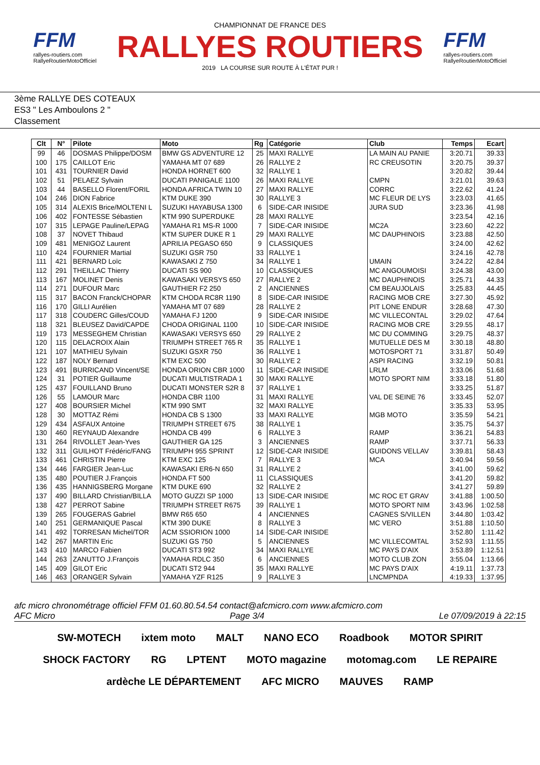FFM
rallyes-routiers.com
RallyeRoutierMotoOfficiel
CHAMPIONNAT DE FRANCE DES
RALLYES ROUTIERS
2019 LA COURSE SUR ROUTE À L'ÉTAT PUR !
FFM
rallyes-routiers.com
RallyeRoutierMotoOfficiel
3ème RALLYE DES COTEAUX
ES3 " Les Amboulons 2 "
Classement
| Clt | N° | Pilote | Moto | Rg | Catégorie | Club | Temps | Ecart |
| --- | --- | --- | --- | --- | --- | --- | --- | --- |
| 99 | 46 | DOSMAS Philippe/DOSM | BMW GS ADVENTURE 12 | 25 | MAXI RALLYE | LA MAIN AU PANIE | 3:20.71 | 39.33 |
| 100 | 175 | CAILLOT Eric | YAMAHA MT 07 689 | 26 | RALLYE 2 | RC CREUSOTIN | 3:20.75 | 39.37 |
| 101 | 431 | TOURNIER David | HONDA HORNET 600 | 32 | RALLYE 1 | | 3:20.82 | 39.44 |
| 102 | 51 | PELAEZ Sylvain | DUCATI PANIGALE 1100 | 26 | MAXI RALLYE | CMPN | 3:21.01 | 39.63 |
| 103 | 44 | BASELLO Florent/FORIL | HONDA AFRICA TWIN 10 | 27 | MAXI RALLYE | CORRC | 3:22.62 | 41.24 |
| 104 | 246 | DION Fabrice | KTM DUKE 390 | 30 | RALLYE 3 | MC FLEUR DE LYS | 3:23.03 | 41.65 |
| 105 | 314 | ALEXIS Brice/MOLTENI L | SUZUKI HAYABUSA 1300 | 6 | SIDE-CAR INISIDE | JURA SUD | 3:23.36 | 41.98 |
| 106 | 402 | FONTESSE Sébastien | KTM 990 SUPERDUKE | 28 | MAXI RALLYE | | 3:23.54 | 42.16 |
| 107 | 315 | LEPAGE Pauline/LEPAG | YAMAHA R1 MS-R 1000 | 7 | SIDE-CAR INISIDE | MC2A | 3:23.60 | 42.22 |
| 108 | 37 | NOVET Thibaud | KTM SUPER DUKE R 1 | 29 | MAXI RALLYE | MC DAUPHINOIS | 3:23.88 | 42.50 |
| 109 | 481 | MENIGOZ Laurent | APRILIA PEGASO 650 | 9 | CLASSIQUES | | 3:24.00 | 42.62 |
| 110 | 424 | FOURNIER Martial | SUZUKI GSR 750 | 33 | RALLYE 1 | | 3:24.16 | 42.78 |
| 111 | 421 | BERNARD Loïc | KAWASAKI Z 750 | 34 | RALLYE 1 | UMAIN | 3:24.22 | 42.84 |
| 112 | 291 | THEILLAC Thierry | DUCATI SS 900 | 10 | CLASSIQUES | MC ANGOUMOISI | 3:24.38 | 43.00 |
| 113 | 167 | MOLINET Denis | KAWASAKI VERSYS 650 | 27 | RALLYE 2 | MC DAUPHINOIS | 3:25.71 | 44.33 |
| 114 | 271 | DUFOUR Marc | GAUTHIER F2 250 | 2 | ANCIENNES | CM BEAUJOLAIS | 3:25.83 | 44.45 |
| 115 | 317 | BACON Franck/CHOPAR | KTM CHODA RC8R 1190 | 8 | SIDE-CAR INISIDE | RACING MOB CRE | 3:27.30 | 45.92 |
| 116 | 170 | GILLI Aurélien | YAMAHA MT 07 689 | 28 | RALLYE 2 | PIT LONE ENDUR | 3:28.68 | 47.30 |
| 117 | 318 | COUDERC Gilles/COUD | YAMAHA FJ 1200 | 9 | SIDE-CAR INISIDE | MC VILLECONTAL | 3:29.02 | 47.64 |
| 118 | 321 | BLEUSEZ David/CAPDE | CHODA ORIGINAL 1100 | 10 | SIDE-CAR INISIDE | RACING MOB CRE | 3:29.55 | 48.17 |
| 119 | 173 | MESSEGHEM Christian | KAWASAKI VERSYS 650 | 29 | RALLYE 2 | MC DU COMMING | 3:29.75 | 48.37 |
| 120 | 115 | DELACROIX Alain | TRIUMPH STREET 765 R | 35 | RALLYE 1 | MUTUELLE DES M | 3:30.18 | 48.80 |
| 121 | 107 | MATHIEU Sylvain | SUZUKI GSXR 750 | 36 | RALLYE 1 | MOTOSPORT 71 | 3:31.87 | 50.49 |
| 122 | 187 | NOLY Bernard | KTM EXC 500 | 30 | RALLYE 2 | ASPI RACING | 3:32.19 | 50.81 |
| 123 | 491 | BURRICAND Vincent/SE | HONDA ORION CBR 1000 | 11 | SIDE-CAR INISIDE | LRLM | 3:33.06 | 51.68 |
| 124 | 31 | POTIER Guillaume | DUCATI MULTISTRADA 1 | 30 | MAXI RALLYE | MOTO SPORT NIM | 3:33.18 | 51.80 |
| 125 | 437 | FOUILLAND Bruno | DUCATI MONSTER S2R 8 | 37 | RALLYE 1 | | 3:33.25 | 51.87 |
| 126 | 55 | LAMOUR Marc | HONDA CBR 1100 | 31 | MAXI RALLYE | VAL DE SEINE 76 | 3:33.45 | 52.07 |
| 127 | 408 | BOURSIER Michel | KTM 990 SMT | 32 | MAXI RALLYE | | 3:35.33 | 53.95 |
| 128 | 30 | MOTTAZ Rémi | HONDA CB S 1300 | 33 | MAXI RALLYE | MGB MOTO | 3:35.59 | 54.21 |
| 129 | 434 | ASFAUX Antoine | TRIUMPH STREET 675 | 38 | RALLYE 1 | | 3:35.75 | 54.37 |
| 130 | 460 | REYNAUD Alexandre | HONDA CB 499 | 6 | RALLYE 3 | RAMP | 3:36.21 | 54.83 |
| 131 | 264 | RIVOLLET Jean-Yves | GAUTHIER GA 125 | 3 | ANCIENNES | RAMP | 3:37.71 | 56.33 |
| 132 | 311 | GUILHOT Frédéric/FANG | TRIUMPH 955 SPRINT | 12 | SIDE-CAR INISIDE | GUIDONS VELLAV | 3:39.81 | 58.43 |
| 133 | 461 | CHRISTIN Pierre | KTM EXC 125 | 7 | RALLYE 3 | MCA | 3:40.94 | 59.56 |
| 134 | 446 | FARGIER Jean-Luc | KAWASAKI ER6-N 650 | 31 | RALLYE 2 | | 3:41.00 | 59.62 |
| 135 | 480 | POUTIER J.François | HONDA FT 500 | 11 | CLASSIQUES | | 3:41.20 | 59.82 |
| 136 | 435 | HANNIGSBERG Morgane | KTM DUKE 690 | 32 | RALLYE 2 | | 3:41.27 | 59.89 |
| 137 | 490 | BILLARD Christian/BILLA | MOTO GUZZI SP 1000 | 13 | SIDE-CAR INISIDE | MC ROC ET GRAV | 3:41.88 | 1:00.50 |
| 138 | 427 | PERROT Sabine | TRIUMPH STREET R675 | 39 | RALLYE 1 | MOTO SPORT NIM | 3:43.96 | 1:02.58 |
| 139 | 265 | FOUGERAS Gabriel | BMW R65 650 | 4 | ANCIENNES | CAGNES S/VILLEN | 3:44.80 | 1:03.42 |
| 140 | 251 | GERMANIQUE Pascal | KTM 390 DUKE | 8 | RALLYE 3 | MC VERO | 3:51.88 | 1:10.50 |
| 141 | 492 | TORRESAN Michel/TOR | ACM SSIORION 1000 | 14 | SIDE-CAR INISIDE | | 3:52.80 | 1:11.42 |
| 142 | 267 | MARTIN Eric | SUZUKI GS 750 | 5 | ANCIENNES | MC VILLECOMTAL | 3:52.93 | 1:11.55 |
| 143 | 410 | MARCO Fabien | DUCATI ST3 992 | 34 | MAXI RALLYE | MC PAYS D'AIX | 3:53.89 | 1:12.51 |
| 144 | 263 | ZANUTTO J.François | YAMAHA RDLC 350 | 6 | ANCIENNES | MOTO CLUB ZON | 3:55.04 | 1:13.66 |
| 145 | 409 | GILOT Eric | DUCATI ST2 944 | 35 | MAXI RALLYE | MC PAYS D'AIX | 4:19.11 | 1:37.73 |
| 146 | 463 | ORANGER Sylvain | YAMAHA YZF R125 | 9 | RALLYE 3 | LNCMPNDA | 4:19.33 | 1:37.95 |
afc micro chronométrage officiel FFM 01.60.80.54.54 contact@afcmicro.com www.afcmicro.com
AFC Micro Page 3/4 Le 07/09/2019 à 22:15
SW-MOTECH ixtem moto MALT NANO ECO Roadbook MOTOR SPIRIT SHOCK FACTORY RG LPTENT MOTO magazine motomag.com LE REPAIRE ardèche LE DÉPARTEMENT AFC MICRO MAUVES RAMP